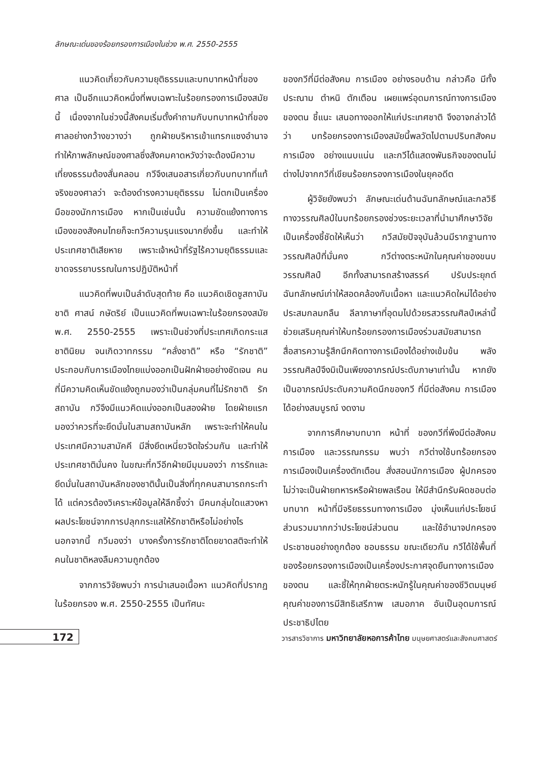ลักษณะเด่นของร้อยกรองการเมืองในช่วง พ.ศ. 2550-2555
แนวคิดเกี่ยวกับความยุติธรรมและบทบาทหน้าที่ของศาล เป็นอีกแนวคิดหนึ่งที่พบเฉพาะในร้อยกรองการเมืองสมัยนี้ เนื่องจากในช่วงนี้สังคมเริ่มตั้งคำถามกับบทบาทหน้าที่ของศาลอย่างกว้างขวางว่า ถูกฝ่ายบริหารเข้าแทรกแซงอำนาจ ทำให้ภาพลักษณ์ของศาลซึ่งสังคมคาดหวังว่าจะต้องมีความเที่ยงธรรมต้องสั่นคลอน กวีจึงเสนอสารเกี่ยวกับบทบาทที่แท้จริงของศาลว่า จะต้องดำรงความยุติธรรม ไม่ตกเป็นเครื่องมือของนักการเมือง หากเป็นเช่นนั้น ความขัดแย้งทางการเมืองของสังคมไทยก็จะทวีความรุนแรงมากยิ่งขึ้น และทำให้ประเทศชาติเสียหาย เพราะเจ้าหน้าที่รัฐไร้ความยุติธรรมและขาดจรรยาบรรณในการปฏิบัติหน้าที่
แนวคิดที่พบเป็นลำดับสุดท้าย คือ แนวคิดเชิดชูสถาบัน ชาติ ศาสน์ กษัตริย์ เป็นแนวคิดที่พบเฉพาะในร้อยกรองสมัย พ.ศ. 2550-2555 เพราะเป็นช่วงที่ประเทศเกิดกระแสชาตินิยม จนเกิดวาทกรรม “คลั่งชาติ” หรือ “รักชาติ” ประกอบกับการเมืองไทยแบ่งออกเป็นฝักฝ่ายอย่างชัดเจน คนที่มีความคิดเห็นขัดแย้งถูกมองว่าเป็นกลุ่มคนที่ไม่รักชาติ รักสถาบัน กวีจึงมีแนวคิดแบ่งออกเป็นสองฝ่าย โดยฝ่ายแรกมองว่าควรที่จะยึดมั่นในสามสถาบันหลัก เพราะจะทำให้คนในประเทศมีความสามัคคี มีสิ่งยึดเหนี่ยวจิตใจร่วมกัน และทำให้ประเทศชาติมั่นคง ในขณะที่กวีอีกฝ่ายมีมุมมองว่า การรักและยึดมั่นในสถาบันหลักของชาตินั้นเป็นสิ่งที่ทุกคนสามารถกระทำได้ แต่ควรต้องวิเคราะห์ข้อมูลให้ลึกซึ้งว่า มีคนกลุ่มใดแสวงหาผลประโยชน์จากการปลุกกระแสให้รักชาติหรือไม่อย่างไร นอกจากนี้ กวีมองว่า บางครั้งการรักชาติโดยขาดสติจะทำให้คนในชาติหลงลืมความถูกต้อง
จากการวิจัยพบว่า การนำเสนอเนื้อหา แนวคิดที่ปรากฏในร้อยกรอง พ.ศ. 2550-2555 เป็นทัศนะ
ของกวีที่มีต่อสังคม การเมือง อย่างรอบด้าน กล่าวคือ มีทั้งประณาม ตำหนิ ตักเตือน เผยแพร่อุดมการณ์ทางการเมืองของตน ชี้แนะ เสนอทางออกให้แก่ประเทศชาติ จึงอาจกล่าวได้ว่า บทร้อยกรองการเมืองสมัยนี้พลวัตไปตามปริบทสังคม การเมือง อย่างแนบแน่น และกวีได้แสดงพันธกิจของตนไม่ต่างไปจากกวีที่เขียนร้อยกรองการเมืองในยุคอดีต
ผู้วิจัยยังพบว่า ลักษณะเด่นด้านฉันทลักษณ์และกลวิธีทางวรรณศิลป์ในบทร้อยกรองช่วงระยะเวลาที่นำมาศึกษาวิจัย เป็นเครื่องชี้ชัดให้เห็นว่า กวีสมัยปัจจุบันล้วนมีรากฐานทางวรรณศิลป์ที่มั่นคง กวีต่างตระหนักในคุณค่าของขนบวรรณศิลป์ อีกทั้งสามารถสร้างสรรค์ ปรับประยุกต์ฉันทลักษณ์เก่าให้สอดคล้องกับเนื้อหา และแนวคิดใหม่ได้อย่างประสมกลมกลืน ลีลาภาษาที่อุดมไปด้วยรสวรรณศิลป์เหล่านี้ช่วยเสริมคุณค่าให้บทร้อยกรองการเมืองร่วมสมัยสามารถสื่อสารความรู้สึกนึกคิดทางการเมืองได้อย่างเข้มข้น พลังวรรณศิลป์จึงมิเป็นเพียงอาภรณ์ประดับภาษาเท่านั้น หากยังเป็นอาภรณ์ประดับความคิดนึกของกวี ที่มีต่อสังคม การเมือง ได้อย่างสมบูรณ์ งดงาม
จากการศึกษาบทบาท หน้าที่ ของกวีที่พึงมีต่อสังคม การเมือง และวรรณกรรม พบว่า กวีต่างใช้บทร้อยกรองการเมืองเป็นเครื่องตักเตือน สั่งสอนนักการเมือง ผู้ปกครอง ไม่ว่าจะเป็นฝ่ายทหารหรือฝ่ายพลเรือน ให้มีสำนึกรับผิดชอบต่อบทบาท หน้าที่มีจริยธรรมทางการเมือง มุ่งเห็นแก่ประโยชน์ส่วนรวมมากกว่าประโยชน์ส่วนตน และใช้อำนาจปกครองประชาชนอย่างถูกต้อง ชอบธรรม ขณะเดียวกัน กวีได้ใช้พื้นที่ของร้อยกรองการเมืองเป็นเครื่องประกาศจุดยืนทางการเมืองของตน และชี้ให้ทุกฝ่ายตระหนักรู้ในคุณค่าของชีวิตมนุษย์ คุณค่าของการมีสิทธิเสรีภาพ เสมอภาค อันเป็นอุดมการณ์ประชาธิปไตย
172
วารสารวิชาการ มหาวิทยาลัยหอการค้าไทย มนุษยศาสตร์และสังคมศาสตร์